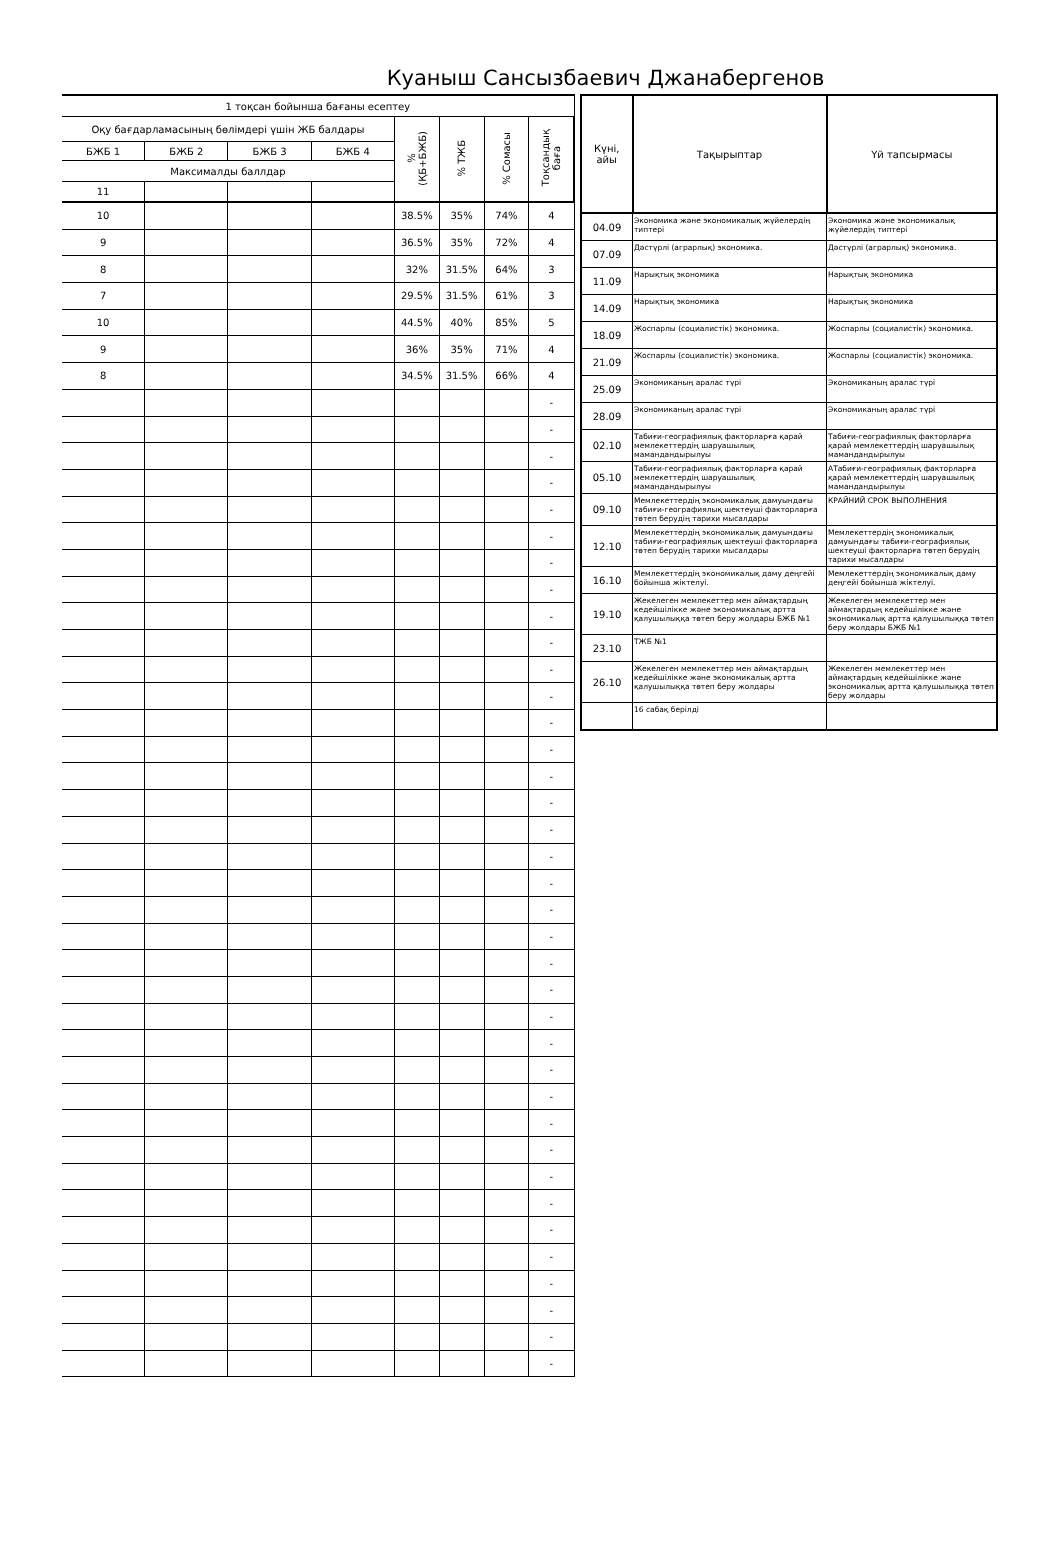Куаныш Сансызбаевич Джанабергенов
| 1 тоқсан бойынша бағаны есептеу | | | | | | | |
| Оқу бағдарламасының бөлімдері үшін ЖБ балдары | | | | % (ҚБ+БЖБ) | % ТЖБ | % Сомасы | Тоқсандық баға |
| БЖБ 1 | БЖБ 2 | БЖБ 3 | БЖБ 4 | | | | |
| Максималды баллдар | | | | | | | |
| 11 | | | | | | | |
| 10 | | | | 38.5% | 35% | 74% | 4 |
| 9 | | | | 36.5% | 35% | 72% | 4 |
| 8 | | | | 32% | 31.5% | 64% | 3 |
| 7 | | | | 29.5% | 31.5% | 61% | 3 |
| 10 | | | | 44.5% | 40% | 85% | 5 |
| 9 | | | | 36% | 35% | 71% | 4 |
| 8 | | | | 34.5% | 31.5% | 66% | 4 |
| | | | | | | | - |
| | | | | | | | - |
| | | | | | | | - |
| | | | | | | | - |
| | | | | | | | - |
| | | | | | | | - |
| | | | | | | | - |
| | | | | | | | - |
| | | | | | | | - |
| | | | | | | | - |
| | | | | | | | - |
| | | | | | | | - |
| | | | | | | | - |
| | | | | | | | - |
| | | | | | | | - |
| | | | | | | | - |
| | | | | | | | - |
| | | | | | | | - |
| | | | | | | | - |
| | | | | | | | - |
| | | | | | | | - |
| | | | | | | | - |
| | | | | | | | - |
| | | | | | | | - |
| | | | | | | | - |
| | | | | | | | - |
| | | | | | | | - |
| | | | | | | | - |
| | | | | | | | - |
| | | | | | | | - |
| | | | | | | | - |
| | | | | | | | - |
| | | | | | | | - |
| | | | | | | | - |
| | | | | | | | - |
| | | | | | | | - |
| | | | | | | | - |
| Күні, айы | Тақырыптар | Үй тапсырмасы |
| --- | --- | --- |
| 04.09 | Экономика және экономикалық жүйелердің типтері | Экономика және экономикалық жүйелердің типтері |
| 07.09 | Дәстүрлі (аграрлық) экономика. | Дәстүрлі (аграрлық) экономика. |
| 11.09 | Нарықтық экономика | Нарықтық экономика |
| 14.09 | Нарықтық экономика | Нарықтық экономика |
| 18.09 | Жоспарлы (социалистік) экономика. | Жоспарлы (социалистік) экономика. |
| 21.09 | Жоспарлы (социалистік) экономика. | Жоспарлы (социалистік) экономика. |
| 25.09 | Экономиканың аралас түрі | Экономиканың аралас түрі |
| 28.09 | Экономиканың аралас түрі | Экономиканың аралас түрі |
| 02.10 | Табиғи-географиялық факторларға қарай мемлекеттердің шаруашылық мамандандырылуы | Табиғи-географиялық факторларға қарай мемлекеттердің шаруашылық мамандандырылуы |
| 05.10 | Табиғи-географиялық факторларға қарай мемлекеттердің шаруашылық мамандандырылуы | АТабиғи-географиялық факторларға қарай мемлекеттердің шаруашылық мамандандырылуы |
| 09.10 | Мемлекеттердің экономикалық дамуындағы табиғи-географиялық шектеуші факторларға төтеп берудің тарихи мысалдары | КРАЙНИЙ СРОК ВЫПОЛНЕНИЯ |
| 12.10 | Мемлекеттердің экономикалық дамуындағы табиғи-географиялық шектеуші факторларға төтеп берудің тарихи мысалдары | Мемлекеттердің экономикалық дамуындағы табиғи-географиялық шектеуші факторларға төтеп берудің тарихи мысалдары |
| 16.10 | Мемлекеттердің экономикалық даму деңгейі бойынша жіктелуі. | Мемлекеттердің экономикалық даму деңгейі бойынша жіктелуі. |
| 19.10 | Жекелеген мемлекеттер мен аймақтардың кедейшілікке және экономикалық артта қалушылыққа төтеп беру жолдары БЖБ №1 | Жекелеген мемлекеттер мен аймақтардың кедейшілікке және экономикалық артта қалушылыққа төтеп беру жолдары БЖБ №1 |
| 23.10 | ТЖБ №1 | |
| 26.10 | Жекелеген мемлекеттер мен аймақтардың кедейшілікке және экономикалық артта қалушылыққа төтеп беру жолдары | Жекелеген мемлекеттер мен аймақтардың кедейшілікке және экономикалық артта қалушылыққа төтеп беру жолдары |
| | 16 сабақ берілді | |